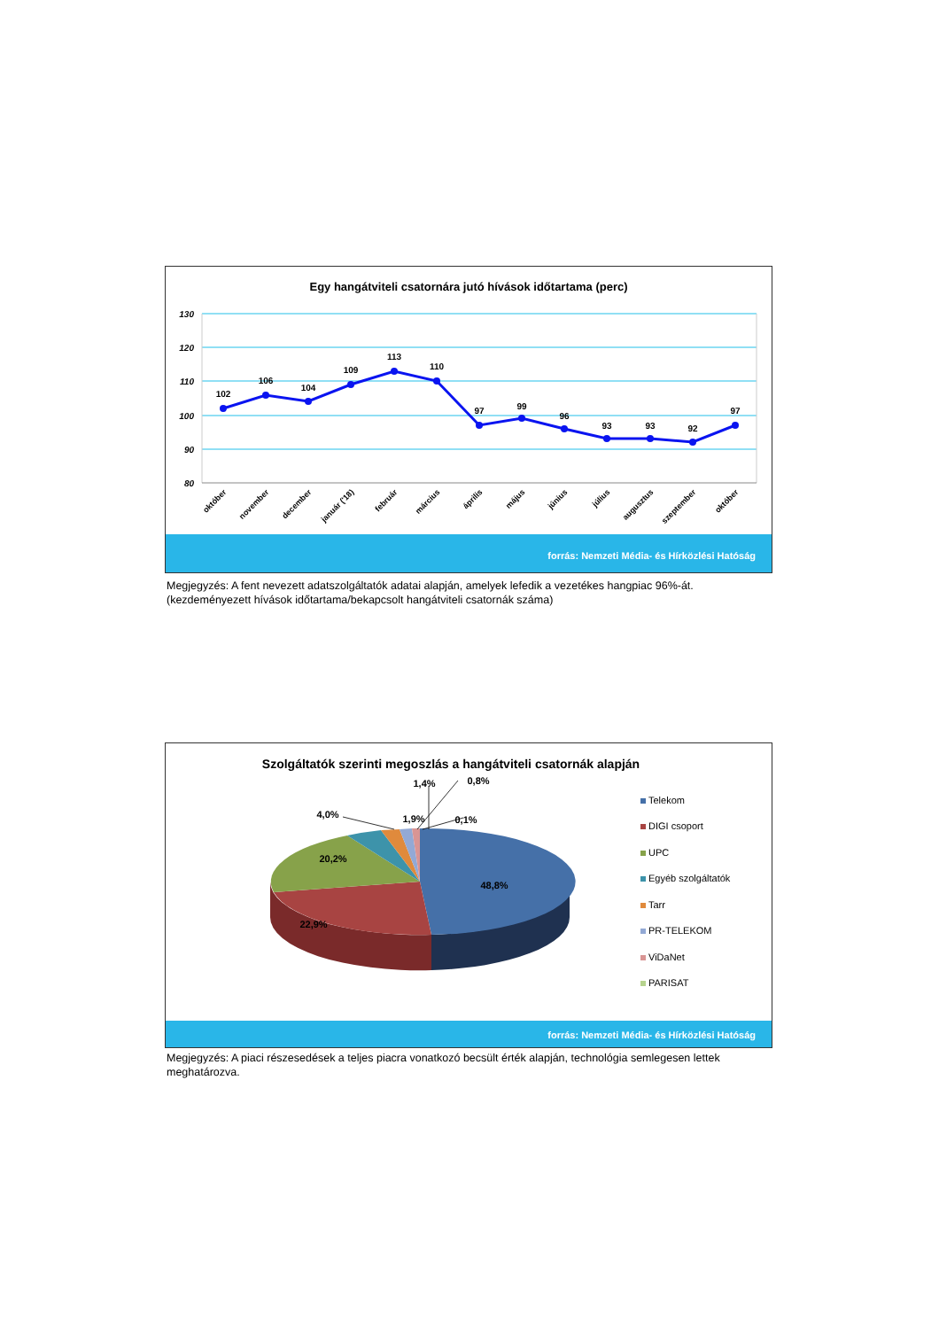Egy hangátviteli csatornára jutó hívások időtartama (perc)
130
120
110
100
90
80
102
106
104
109
113
110
97
99
96
93
93
92
97
október
november
december
január ('18)
február
március
április
május
június
július
augusztus
szeptember
október
forrás: Nemzeti Média- és Hírközlési Hatóság
Megjegyzés: A fent nevezett adatszolgáltatók adatai alapján, amelyek lefedik a vezetékes hangpiac 96%-át.
(kezdeményezett hívások időtartama/bekapcsolt hangátviteli csatornák száma)
Szolgáltatók szerinti megoszlás a hangátviteli csatornák alapján
48,8%
22,9%
20,2%
4,0%
1,9%
1,4%
0,8%
0,1%
Telekom
DIGI csoport
UPC
Egyéb szolgáltatók
Tarr
PR-TELEKOM
ViDaNet
PARISAT
forrás: Nemzeti Média- és Hírközlési Hatóság
Megjegyzés: A piaci részesedések a teljes piacra vonatkozó becsült érték alapján, technológia semlegesen lettek meghatározva.